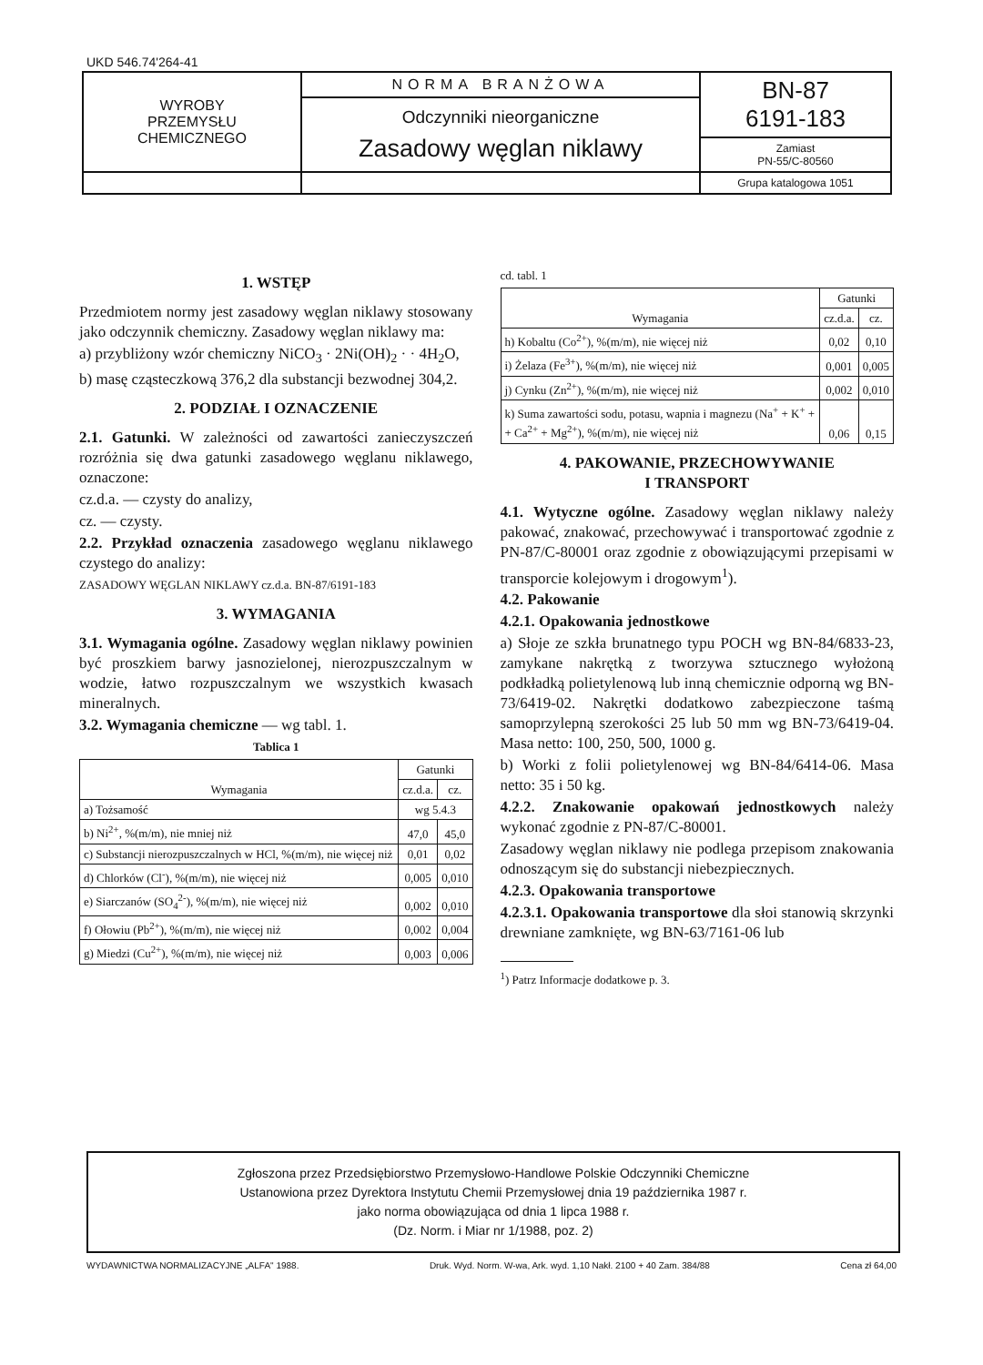UKD 546.74'264-41
| WYROBY PRZEMYSŁU CHEMICZNEGO | NORMA BRANŻOWA | BN-87 6191-183 |
| | Odczynniki nieorganiczne Zasadowy węglan niklawy | |
| | | Zamiast PN-55/C-80560 |
| | | Grupa katalogowa 1051 |
1. WSTĘP
Przedmiotem normy jest zasadowy węglan niklawy stosowany jako odczynnik chemiczny. Zasadowy węglan niklawy ma:
a) przybliżony wzór chemiczny NiCO<sub>3</sub> · 2Ni(OH)<sub>2</sub> · · 4H<sub>2</sub>O,
b) masę cząsteczkową 376,2 dla substancji bezwodnej 304,2.
2. PODZIAŁ I OZNACZENIE
2.1. Gatunki. W zależności od zawartości zanieczyszczeń rozróżnia się dwa gatunki zasadowego węglanu niklawego, oznaczone:
cz.d.a. — czysty do analizy,
cz. — czysty.
2.2. Przykład oznaczenia zasadowego węglanu niklawego czystego do analizy:
ZASADOWY WĘGLAN NIKLAWY cz.d.a. BN-87/6191-183
3. WYMAGANIA
3.1. Wymagania ogólne. Zasadowy węglan niklawy powinien być proszkiem barwy jasnozielonej, nierozpuszczalnym w wodzie, łatwo rozpuszczalnym we wszystkich kwasach mineralnych.
3.2. Wymagania chemiczne — wg tabl. 1.
Tablica 1
| Wymagania | Gatunki | |
| --- | --- | --- |
| | cz.d.a. | cz. |
| a) Tożsamość | wg 5.4.3 | |
| b) Ni<sup>2+</sup>, %(m/m), nie mniej niż | 47,0 | 45,0 |
| c) Substancji nierozpuszczalnych w HCl, %(m/m), nie więcej niż | 0,01 | 0,02 |
| d) Chlorków (Cl<sup>-</sup>), %(m/m), nie więcej niż | 0,005 | 0,010 |
| e) Siarczanów (SO<sub>4</sub><sup>2-</sup>), %(m/m), nie więcej niż | 0,002 | 0,010 |
| f) Ołowiu (Pb<sup>2+</sup>), %(m/m), nie więcej niż | 0,002 | 0,004 |
| g) Miedzi (Cu<sup>2+</sup>), %(m/m), nie więcej niż | 0,003 | 0,006 |
cd. tabl. 1
| Wymagania | Gatunki | |
| --- | --- | --- |
| | cz.d.a. | cz. |
| h) Kobaltu (Co<sup>2+</sup>), %(m/m), nie więcej niż | 0,02 | 0,10 |
| i) Żelaza (Fe<sup>3+</sup>), %(m/m), nie więcej niż | 0,001 | 0,005 |
| j) Cynku (Zn<sup>2+</sup>), %(m/m), nie więcej niż | 0,002 | 0,010 |
| k) Suma zawartości sodu, potasu, wapnia i magnezu (Na<sup>+</sup> + K<sup>+</sup> + + Ca<sup>2+</sup> + Mg<sup>2+</sup>), %(m/m), nie więcej niż | 0,06 | 0,15 |
4. PAKOWANIE, PRZECHOWYWANIE
I TRANSPORT
4.1. Wytyczne ogólne. Zasadowy węglan niklawy należy pakować, znakować, przechowywać i transportować zgodnie z PN-87/C-80001 oraz zgodnie z obowiązującymi przepisami w transporcie kolejowym i drogowym<sup>1</sup>).
4.2. Pakowanie
4.2.1. Opakowania jednostkowe
a) Słoje ze szkła brunatnego typu POCH wg BN-84/6833-23, zamykane nakrętką z tworzywa sztucznego wyłożoną podkładką polietylenową lub inną chemicznie odporną wg BN-73/6419-02. Nakrętki dodatkowo zabezpieczone taśmą samoprzylepną szerokości 25 lub 50 mm wg BN-73/6419-04. Masa netto: 100, 250, 500, 1000 g.
b) Worki z folii polietylenowej wg BN-84/6414-06. Masa netto: 35 i 50 kg.
4.2.2. Znakowanie opakowań jednostkowych należy wykonać zgodnie z PN-87/C-80001.
Zasadowy węglan niklawy nie podlega przepisom znakowania odnoszącym się do substancji niebezpiecznych.
4.2.3. Opakowania transportowe
4.2.3.1. Opakowania transportowe dla słoi stanowią skrzynki drewniane zamknięte, wg BN-63/7161-06 lub
<sup>1</sup>) Patrz Informacje dodatkowe p. 3.
Zgłoszona przez Przedsiębiorstwo Przemysłowo-Handlowe Polskie Odczynniki Chemiczne
Ustanowiona przez Dyrektora Instytutu Chemii Przemysłowej dnia 19 października 1987 r.
jako norma obowiązująca od dnia 1 lipca 1988 r.
(Dz. Norm. i Miar nr 1/1988, poz. 2)
WYDAWNICTWA NORMALIZACYJNE „ALFA" 1988. Druk. Wyd. Norm. W-wa, Ark. wyd. 1,10 Nakł. 2100 + 40 Zam. 384/88 Cena zł 64,00